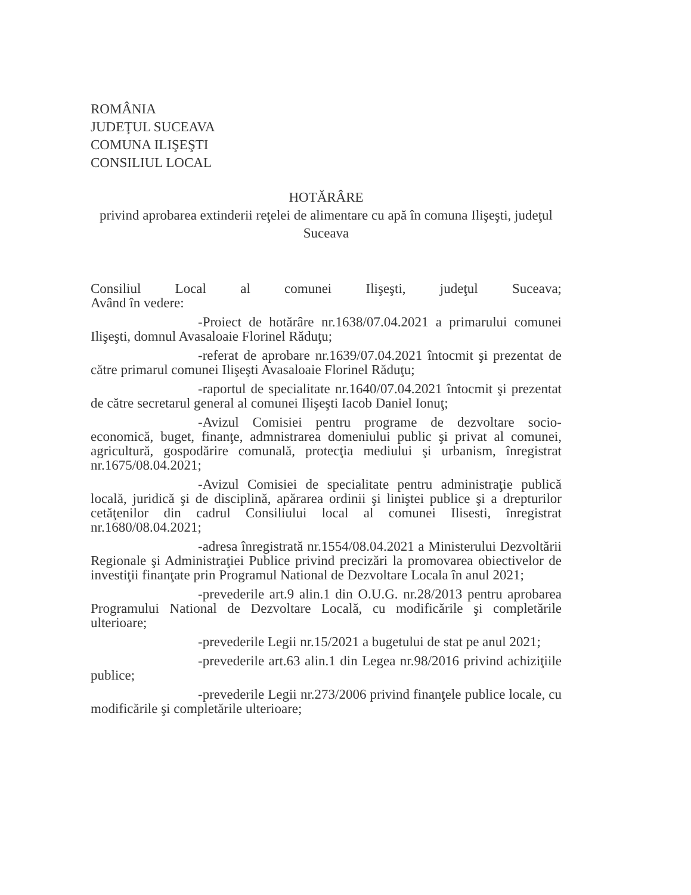ROMÂNIA
JUDEŢUL SUCEAVA
COMUNA ILIŞEŞTI
CONSILIUL LOCAL
HOTĂRÂRE
privind aprobarea extinderii reţelei de alimentare cu apă în comuna Ilişeşti, judeţul Suceava
Consiliul Local al comunei Ilişeşti, judeţul Suceava;
Având în vedere:
-Proiect de hotărâre nr.1638/07.04.2021 a primarului comunei Ilişeşti, domnul Avasaloaie Florinel Răduţu;
-referat de aprobare nr.1639/07.04.2021 întocmit şi prezentat de către primarul comunei Ilişeşti Avasaloaie Florinel Răduţu;
-raportul de specialitate nr.1640/07.04.2021 întocmit şi prezentat de către secretarul general al comunei Ilişeşti Iacob Daniel Ionuţ;
-Avizul Comisiei pentru programe de dezvoltare socio-economică, buget, finanţe, admnistrarea domeniului public şi privat al comunei, agricultură, gospodărire comunală, protecţia mediului şi urbanism, înregistrat nr.1675/08.04.2021;
-Avizul Comisiei de specialitate pentru administraţie publică locală, juridică şi de disciplină, apărarea ordinii şi liniştei publice şi a drepturilor cetăţenilor din cadrul Consiliului local al comunei Ilisesti, înregistrat nr.1680/08.04.2021;
-adresa înregistrată nr.1554/08.04.2021 a Ministerului Dezvoltării Regionale şi Administraţiei Publice privind precizări la promovarea obiectivelor de investiţii finanţate prin Programul National de Dezvoltare Locala în anul 2021;
-prevederile art.9 alin.1 din O.U.G. nr.28/2013 pentru aprobarea Programului National de Dezvoltare Locală, cu modificările şi completările ulterioare;
-prevederile Legii nr.15/2021 a bugetului de stat pe anul 2021;
-prevederile art.63 alin.1 din Legea nr.98/2016 privind achiziţiile publice;
-prevederile Legii nr.273/2006 privind finanţele publice locale, cu modificările şi completările ulterioare;